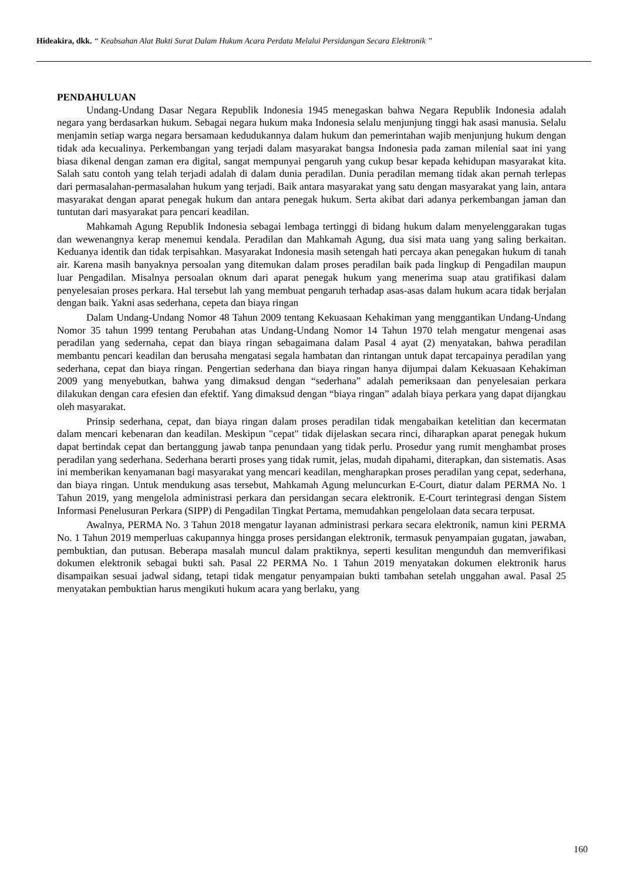Hideakira, dkk. “ Keabsahan Alat Bukti Surat Dalam Hukum Acara Perdata Melalui Persidangan Secara Elektronik ”
PENDAHULUAN
Undang-Undang Dasar Negara Republik Indonesia 1945 menegaskan bahwa Negara Republik Indonesia adalah negara yang berdasarkan hukum. Sebagai negara hukum maka Indonesia selalu menjunjung tinggi hak asasi manusia. Selalu menjamin setiap warga negara bersamaan kedudukannya dalam hukum dan pemerintahan wajib menjunjung hukum dengan tidak ada kecualinya. Perkembangan yang terjadi dalam masyarakat bangsa Indonesia pada zaman milenial saat ini yang biasa dikenal dengan zaman era digital, sangat mempunyai pengaruh yang cukup besar kepada kehidupan masyarakat kita. Salah satu contoh yang telah terjadi adalah di dalam dunia peradilan. Dunia peradilan memang tidak akan pernah terlepas dari permasalahan-permasalahan hukum yang terjadi. Baik antara masyarakat yang satu dengan masyarakat yang lain, antara masyarakat dengan aparat penegak hukum dan antara penegak hukum. Serta akibat dari adanya perkembangan jaman dan tuntutan dari masyarakat para pencari keadilan.
Mahkamah Agung Republik Indonesia sebagai lembaga tertinggi di bidang hukum dalam menyelenggarakan tugas dan wewenangnya kerap menemui kendala. Peradilan dan Mahkamah Agung, dua sisi mata uang yang saling berkaitan. Keduanya identik dan tidak terpisahkan. Masyarakat Indonesia masih setengah hati percaya akan penegakan hukum di tanah air. Karena masih banyaknya persoalan yang ditemukan dalam proses peradilan baik pada lingkup di Pengadilan maupun luar Pengadilan. Misalnya persoalan oknum dari aparat penegak hukum yang menerima suap atau gratifikasi dalam penyelesaian proses perkara. Hal tersebut lah yang membuat pengaruh terhadap asas-asas dalam hukum acara tidak berjalan dengan baik. Yakni asas sederhana, cepeta dan biaya ringan
Dalam Undang-Undang Nomor 48 Tahun 2009 tentang Kekuasaan Kehakiman yang menggantikan Undang-Undang Nomor 35 tahun 1999 tentang Perubahan atas Undang-Undang Nomor 14 Tahun 1970 telah mengatur mengenai asas peradilan yang sedernaha, cepat dan biaya ringan sebagaimana dalam Pasal 4 ayat (2) menyatakan, bahwa peradilan membantu pencari keadilan dan berusaha mengatasi segala hambatan dan rintangan untuk dapat tercapainya peradilan yang sederhana, cepat dan biaya ringan. Pengertian sederhana dan biaya ringan hanya dijumpai dalam Kekuasaan Kehakiman 2009 yang menyebutkan, bahwa yang dimaksud dengan “sederhana” adalah pemeriksaan dan penyelesaian perkara dilakukan dengan cara efesien dan efektif. Yang dimaksud dengan “biaya ringan” adalah biaya perkara yang dapat dijangkau oleh masyarakat.
Prinsip sederhana, cepat, dan biaya ringan dalam proses peradilan tidak mengabaikan ketelitian dan kecermatan dalam mencari kebenaran dan keadilan. Meskipun "cepat" tidak dijelaskan secara rinci, diharapkan aparat penegak hukum dapat bertindak cepat dan bertanggung jawab tanpa penundaan yang tidak perlu. Prosedur yang rumit menghambat proses peradilan yang sederhana. Sederhana berarti proses yang tidak rumit, jelas, mudah dipahami, diterapkan, dan sistematis. Asas ini memberikan kenyamanan bagi masyarakat yang mencari keadilan, mengharapkan proses peradilan yang cepat, sederhana, dan biaya ringan. Untuk mendukung asas tersebut, Mahkamah Agung meluncurkan E-Court, diatur dalam PERMA No. 1 Tahun 2019, yang mengelola administrasi perkara dan persidangan secara elektronik. E-Court terintegrasi dengan Sistem Informasi Penelusuran Perkara (SIPP) di Pengadilan Tingkat Pertama, memudahkan pengelolaan data secara terpusat.
Awalnya, PERMA No. 3 Tahun 2018 mengatur layanan administrasi perkara secara elektronik, namun kini PERMA No. 1 Tahun 2019 memperluas cakupannya hingga proses persidangan elektronik, termasuk penyampaian gugatan, jawaban, pembuktian, dan putusan. Beberapa masalah muncul dalam praktiknya, seperti kesulitan mengunduh dan memverifikasi dokumen elektronik sebagai bukti sah. Pasal 22 PERMA No. 1 Tahun 2019 menyatakan dokumen elektronik harus disampaikan sesuai jadwal sidang, tetapi tidak mengatur penyampaian bukti tambahan setelah unggahan awal. Pasal 25 menyatakan pembuktian harus mengikuti hukum acara yang berlaku, yang
160